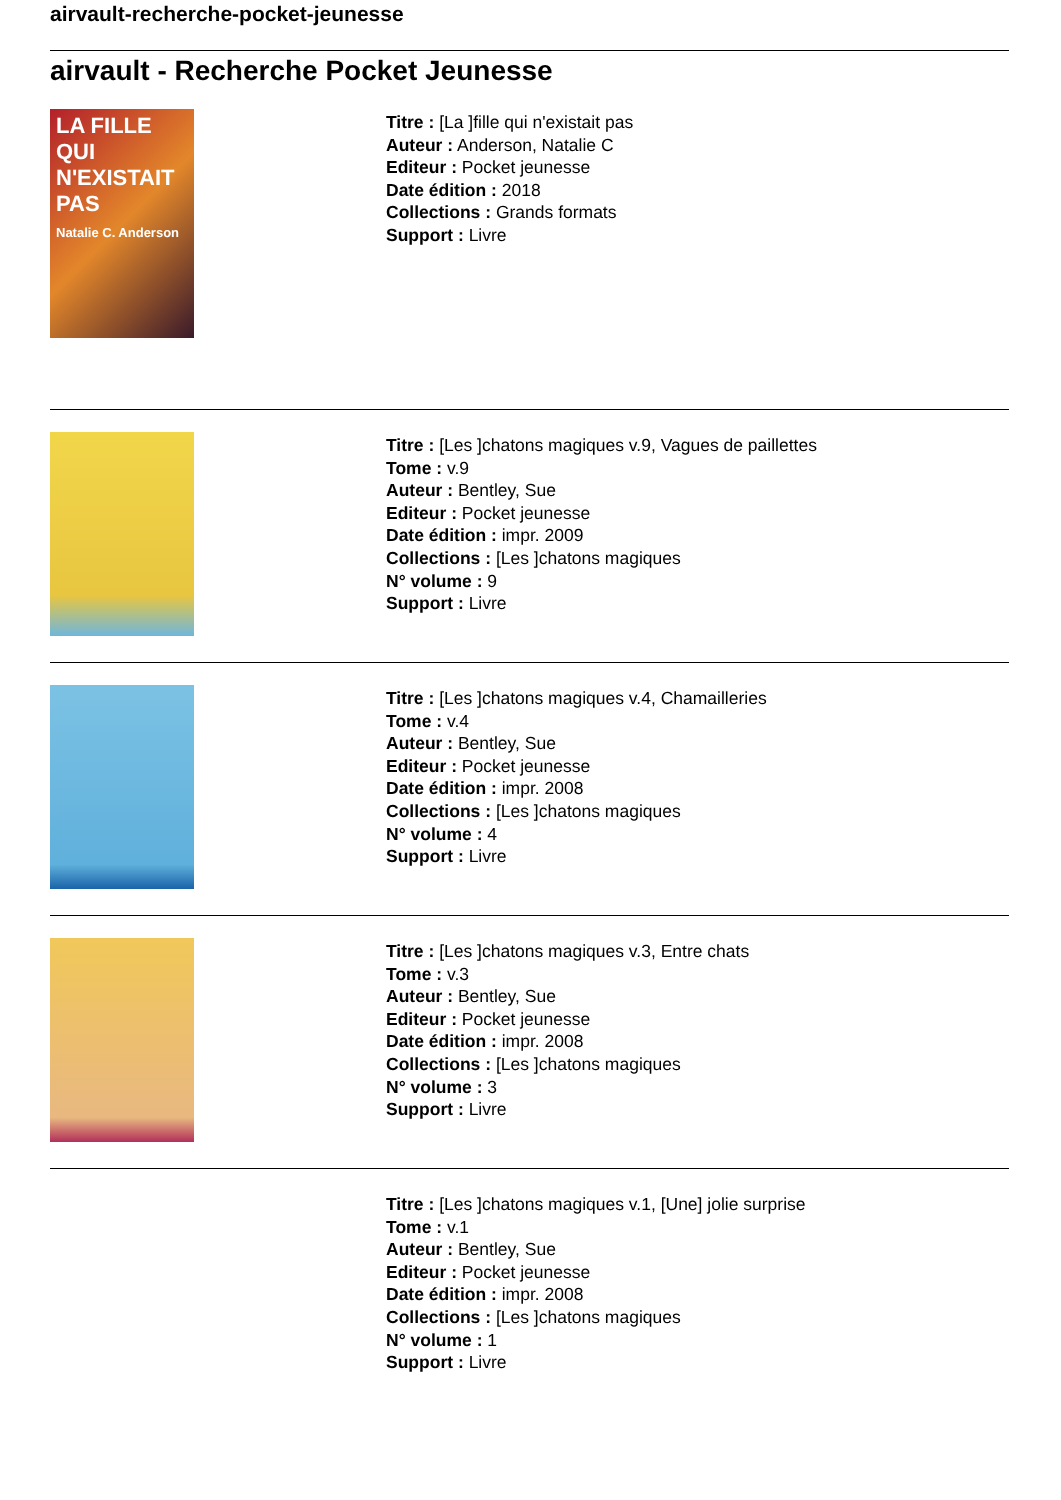airvault-recherche-pocket-jeunesse
airvault - Recherche Pocket Jeunesse
LA FILLE QUI N'EXISTAIT PAS
Natalie C. Anderson
Titre : [La ]fille qui n'existait pas
Auteur : Anderson, Natalie C
Editeur : Pocket jeunesse
Date édition : 2018
Collections : Grands formats
Support : Livre
Titre : [Les ]chatons magiques v.9, Vagues de paillettes
Tome : v.9
Auteur : Bentley, Sue
Editeur : Pocket jeunesse
Date édition : impr. 2009
Collections : [Les ]chatons magiques
N° volume : 9
Support : Livre
Titre : [Les ]chatons magiques v.4, Chamailleries
Tome : v.4
Auteur : Bentley, Sue
Editeur : Pocket jeunesse
Date édition : impr. 2008
Collections : [Les ]chatons magiques
N° volume : 4
Support : Livre
Titre : [Les ]chatons magiques v.3, Entre chats
Tome : v.3
Auteur : Bentley, Sue
Editeur : Pocket jeunesse
Date édition : impr. 2008
Collections : [Les ]chatons magiques
N° volume : 3
Support : Livre
Titre : [Les ]chatons magiques v.1, [Une] jolie surprise
Tome : v.1
Auteur : Bentley, Sue
Editeur : Pocket jeunesse
Date édition : impr. 2008
Collections : [Les ]chatons magiques
N° volume : 1
Support : Livre